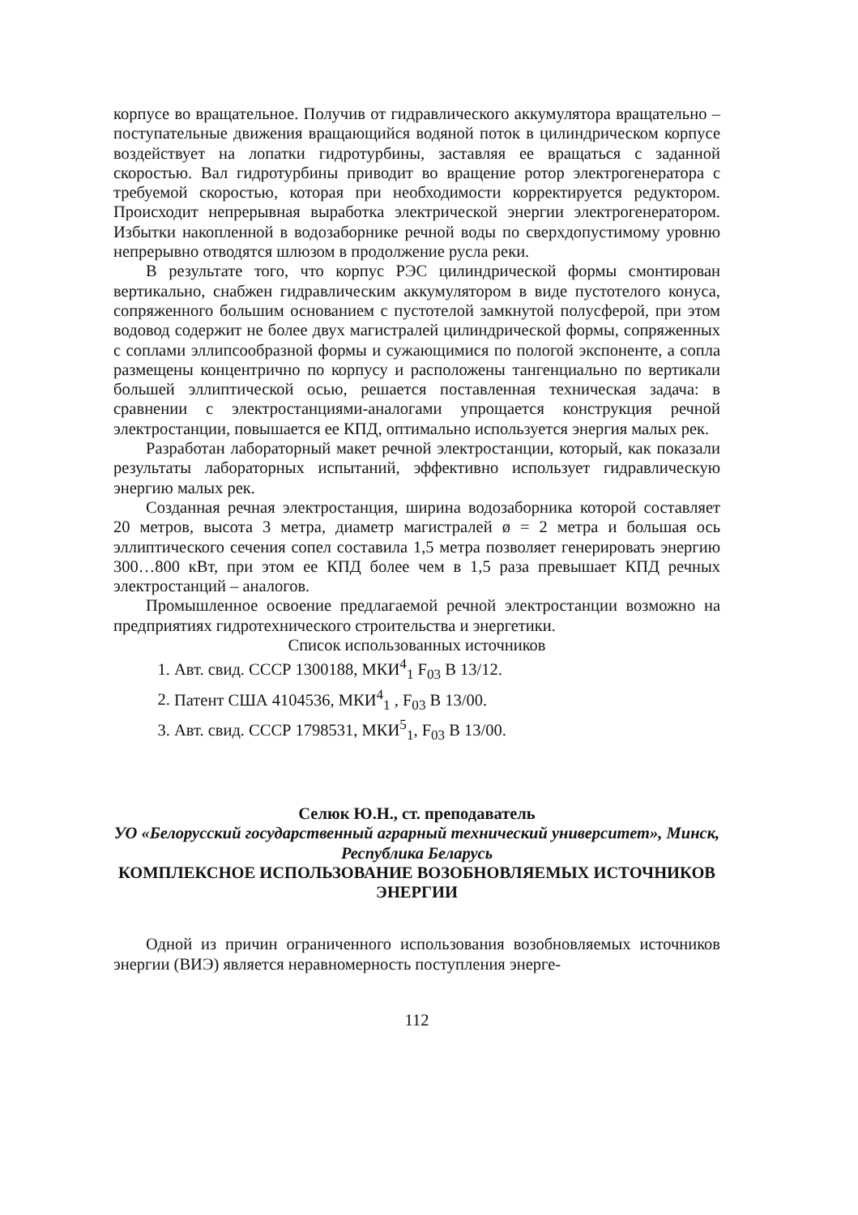корпусе во вращательное. Получив от гидравлического аккумулятора вращательно – поступательные движения вращающийся водяной поток в цилиндрическом корпусе воздействует на лопатки гидротурбины, заставляя ее вращаться с заданной скоростью. Вал гидротурбины приводит во вращение ротор электрогенератора с требуемой скоростью, которая при необходимости корректируется редуктором. Происходит непрерывная выработка электрической энергии электрогенератором. Избытки накопленной в водозаборнике речной воды по сверхдопустимому уровню непрерывно отводятся шлюзом в продолжение русла реки.
В результате того, что корпус РЭС цилиндрической формы смонтирован вертикально, снабжен гидравлическим аккумулятором в виде пустотелого конуса, сопряженного большим основанием с пустотелой замкнутой полусферой, при этом водовод содержит не более двух магистралей цилиндрической формы, сопряженных с соплами эллипсообразной формы и сужающимися по пологой экспоненте, а сопла размещены концентрично по корпусу и расположены тангенциально по вертикали большей эллиптической осью, решается поставленная техническая задача: в сравнении с электростанциями-аналогами упрощается конструкция речной электростанции, повышается ее КПД, оптимально используется энергия малых рек.
Разработан лабораторный макет речной электростанции, который, как показали результаты лабораторных испытаний, эффективно использует гидравлическую энергию малых рек.
Созданная речная электростанция, ширина водозаборника которой составляет 20 метров, высота 3 метра, диаметр магистралей ø = 2 метра и большая ось эллиптического сечения сопел составила 1,5 метра позволяет генерировать энергию 300…800 кВт, при этом ее КПД более чем в 1,5 раза превышает КПД речных электростанций – аналогов.
Промышленное освоение предлагаемой речной электростанции возможно на предприятиях гидротехнического строительства и энергетики.
Список использованных источников
1. Авт. свид. СССР 1300188, МКИ<sup>4</sup><sub>1</sub> F<sub>03</sub> B 13/12.
2. Патент США 4104536, МКИ<sup>4</sup><sub>1</sub> , F<sub>03</sub> B 13/00.
3. Авт. свид. СССР 1798531, МКИ<sup>5</sup><sub>1</sub>, F<sub>03</sub> B 13/00.
Селюк Ю.Н., ст. преподаватель
УО «Белорусский государственный аграрный технический университет», Минск, Республика Беларусь
КОМПЛЕКСНОЕ ИСПОЛЬЗОВАНИЕ ВОЗОБНОВЛЯЕМЫХ ИСТОЧНИКОВ ЭНЕРГИИ
Одной из причин ограниченного использования возобновляемых источников энергии (ВИЭ) является неравномерность поступления энерге-
112